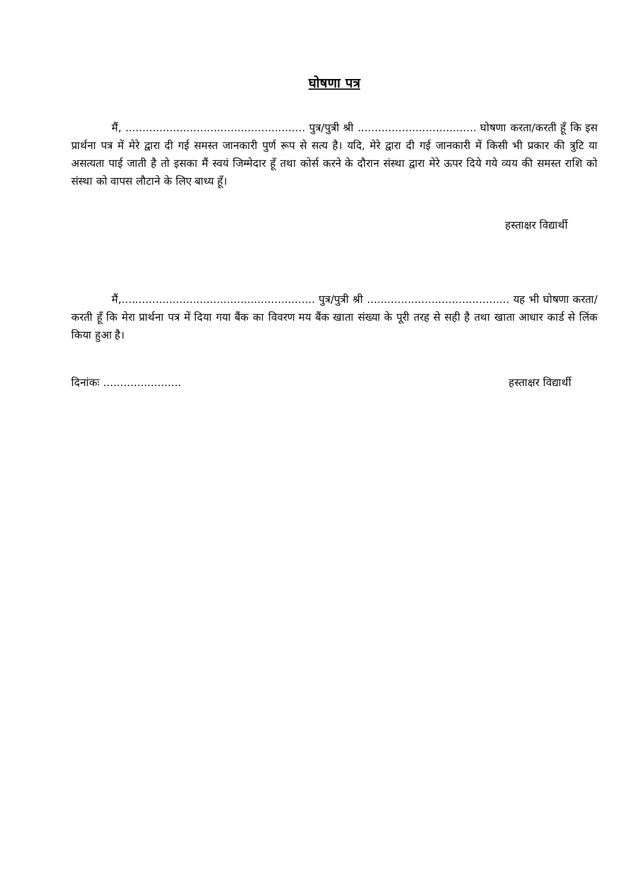घोषणा पत्र
मैं, ..................................................... पुत्र/पुत्री श्री ................................... घोषणा करता/करती हूँ कि इस प्रार्थना पत्र में मेरे द्वारा दी गई समस्त जानकारी पुर्ण रूप से सत्य है। यदि, मेरे द्वारा दी गई जानकारी में किसी भी प्रकार की त्रुटि या असत्यता पाई जाती है तो इसका मैं स्वयं जिम्मेदार हूँ तथा कोर्स करने के दौरान संस्था द्वारा मेरे ऊपर दिये गये व्यय की समस्त राशि को संस्था को वापस लौटाने के लिए बाध्य हूँ।
हस्ताक्षर विद्यार्थी
मैं,......................................................... पुत्र/पुत्री श्री .......................................... यह भी घोषणा करता/करती हूँ कि मेरा प्रार्थना पत्र में दिया गया बैंक का विवरण मय बैंक खाता संख्या के पूरी तरह से सही है तथा खाता आधार कार्ड से लिंक किया हुआ है।
दिनांकः ....................... हस्ताक्षर विद्यार्थी